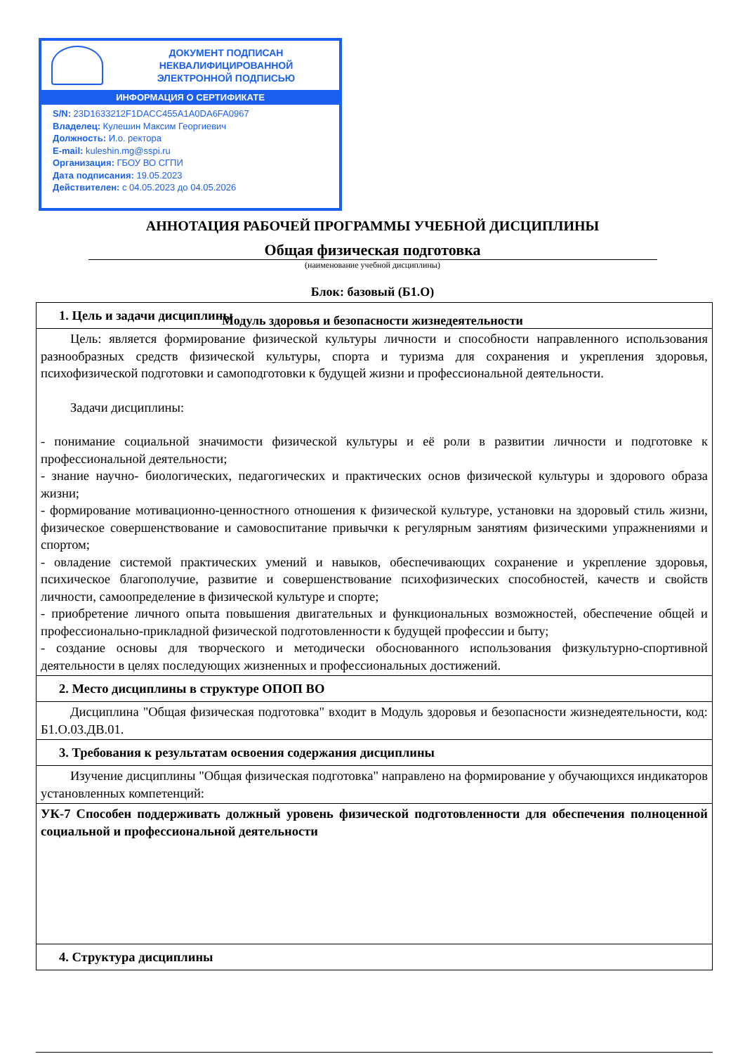ДОКУМЕНТ ПОДПИСАН
НЕКВАЛИФИЦИРОВАННОЙ
ЭЛЕКТРОННОЙ ПОДПИСЬЮ
ИНФОРМАЦИЯ О СЕРТИФИКАТЕ
S/N: 23D1633212F1DACC455A1A0DA6FA0967
Владелец: Кулешин Максим Георгиевич
Должность: И.о. ректора
E-mail: kuleshin.mg@sspi.ru
Организация: ГБОУ ВО СГПИ
Дата подписания: 19.05.2023
Действителен: с 04.05.2023 до 04.05.2026
АННОТАЦИЯ РАБОЧЕЙ ПРОГРАММЫ УЧЕБНОЙ ДИСЦИПЛИНЫ
Общая физическая подготовка
(наименование учебной дисциплины)
Блок: базовый (Б1.О)
Модуль здоровья и безопасности жизнедеятельности
| 1. Цель и задачи дисциплины |
| Цель: является формирование физической культуры личности и способности направленного использования разнообразных средств физической культуры, спорта и туризма для сохранения и укрепления здоровья, психофизической подготовки и самоподготовки к будущей жизни и профессиональной деятельности. Задачи дисциплины: - понимание социальной значимости физической культуры и её роли в развитии личности и подготовке к профессиональной деятельности; - знание научно- биологических, педагогических и практических основ физической культуры и здорового образа жизни; - формирование мотивационно-ценностного отношения к физической культуре, установки на здоровый стиль жизни, физическое совершенствование и самовоспитание привычки к регулярным занятиям физическими упражнениями и спортом; - овладение системой практических умений и навыков, обеспечивающих сохранение и укрепление здоровья, психическое благополучие, развитие и совершенствование психофизических способностей, качеств и свойств личности, самоопределение в физической культуре и спорте; - приобретение личного опыта повышения двигательных и функциональных возможностей, обеспечение общей и профессионально-прикладной физической подготовленности к будущей профессии и быту; - создание основы для творческого и методически обоснованного использования физкультурно-спортивной деятельности в целях последующих жизненных и профессиональных достижений. |
| 2. Место дисциплины в структуре ОПОП ВО |
| Дисциплина "Общая физическая подготовка" входит в Модуль здоровья и безопасности жизнедеятельности, код: Б1.О.03.ДВ.01. |
| 3. Требования к результатам освоения содержания дисциплины |
| Изучение дисциплины "Общая физическая подготовка" направлено на формирование у обучающихся индикаторов установленных компетенций: |
| УК-7 Способен поддерживать должный уровень физической подготовленности для обеспечения полноценной социальной и профессиональной деятельности |
| 4. Структура дисциплины |